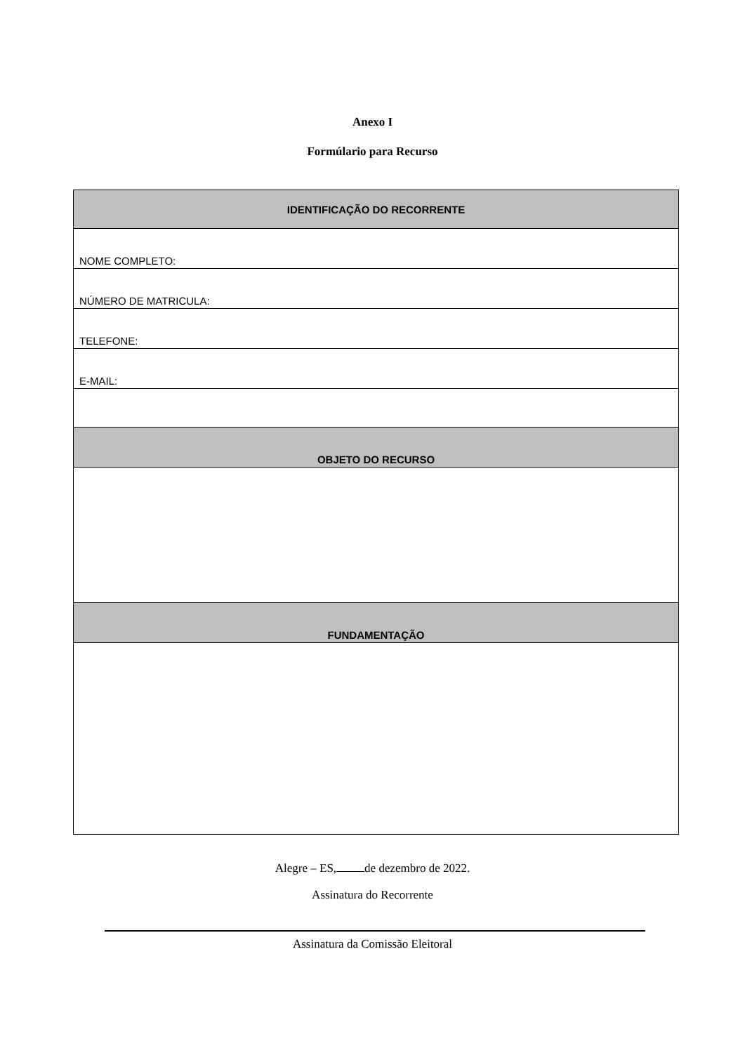Anexo I
Formúlario para Recurso
| IDENTIFICAÇÃO DO RECORRENTE |
| NOME COMPLETO: |
| NÚMERO DE MATRICULA: |
| TELEFONE: |
| E-MAIL: |
| OBJETO DO RECURSO |
| FUNDAMENTAÇÃO |
Alegre – ES, de dezembro de 2022.
Assinatura do Recorrente
Assinatura da Comissão Eleitoral